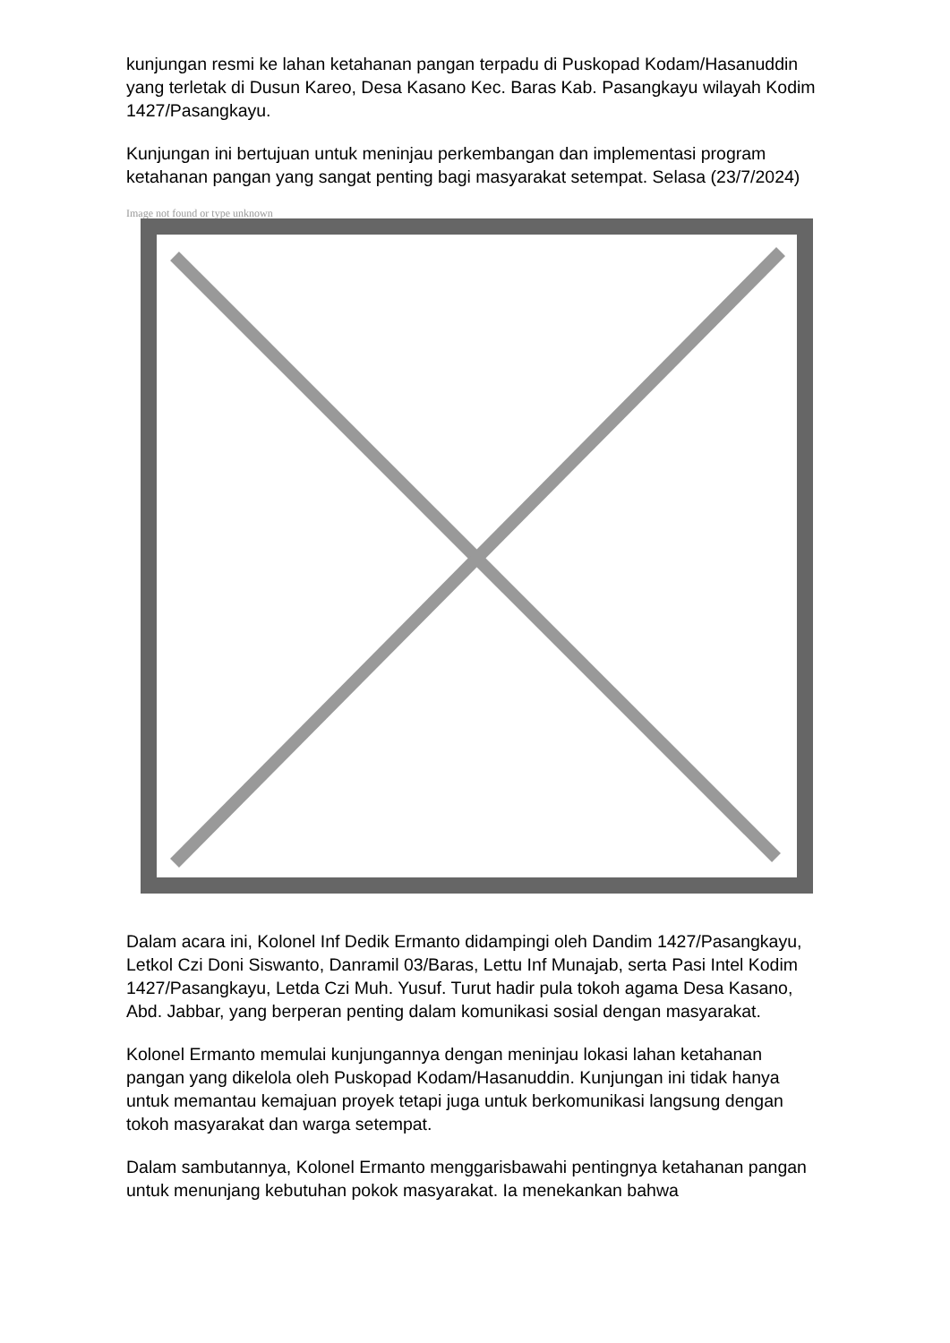kunjungan resmi ke lahan ketahanan pangan terpadu di Puskopad Kodam/Hasanuddin yang terletak di Dusun Kareo, Desa Kasano Kec. Baras Kab. Pasangkayu wilayah Kodim 1427/Pasangkayu.
Kunjungan ini bertujuan untuk meninjau perkembangan dan implementasi program ketahanan pangan yang sangat penting bagi masyarakat setempat. Selasa (23/7/2024)
Image not found or type unknown
Dalam acara ini, Kolonel Inf Dedik Ermanto didampingi oleh Dandim 1427/Pasangkayu, Letkol Czi Doni Siswanto, Danramil 03/Baras, Lettu Inf Munajab, serta Pasi Intel Kodim 1427/Pasangkayu, Letda Czi Muh. Yusuf. Turut hadir pula tokoh agama Desa Kasano, Abd. Jabbar, yang berperan penting dalam komunikasi sosial dengan masyarakat.
Kolonel Ermanto memulai kunjungannya dengan meninjau lokasi lahan ketahanan pangan yang dikelola oleh Puskopad Kodam/Hasanuddin. Kunjungan ini tidak hanya untuk memantau kemajuan proyek tetapi juga untuk berkomunikasi langsung dengan tokoh masyarakat dan warga setempat.
Dalam sambutannya, Kolonel Ermanto menggarisbawahi pentingnya ketahanan pangan untuk menunjang kebutuhan pokok masyarakat. Ia menekankan bahwa